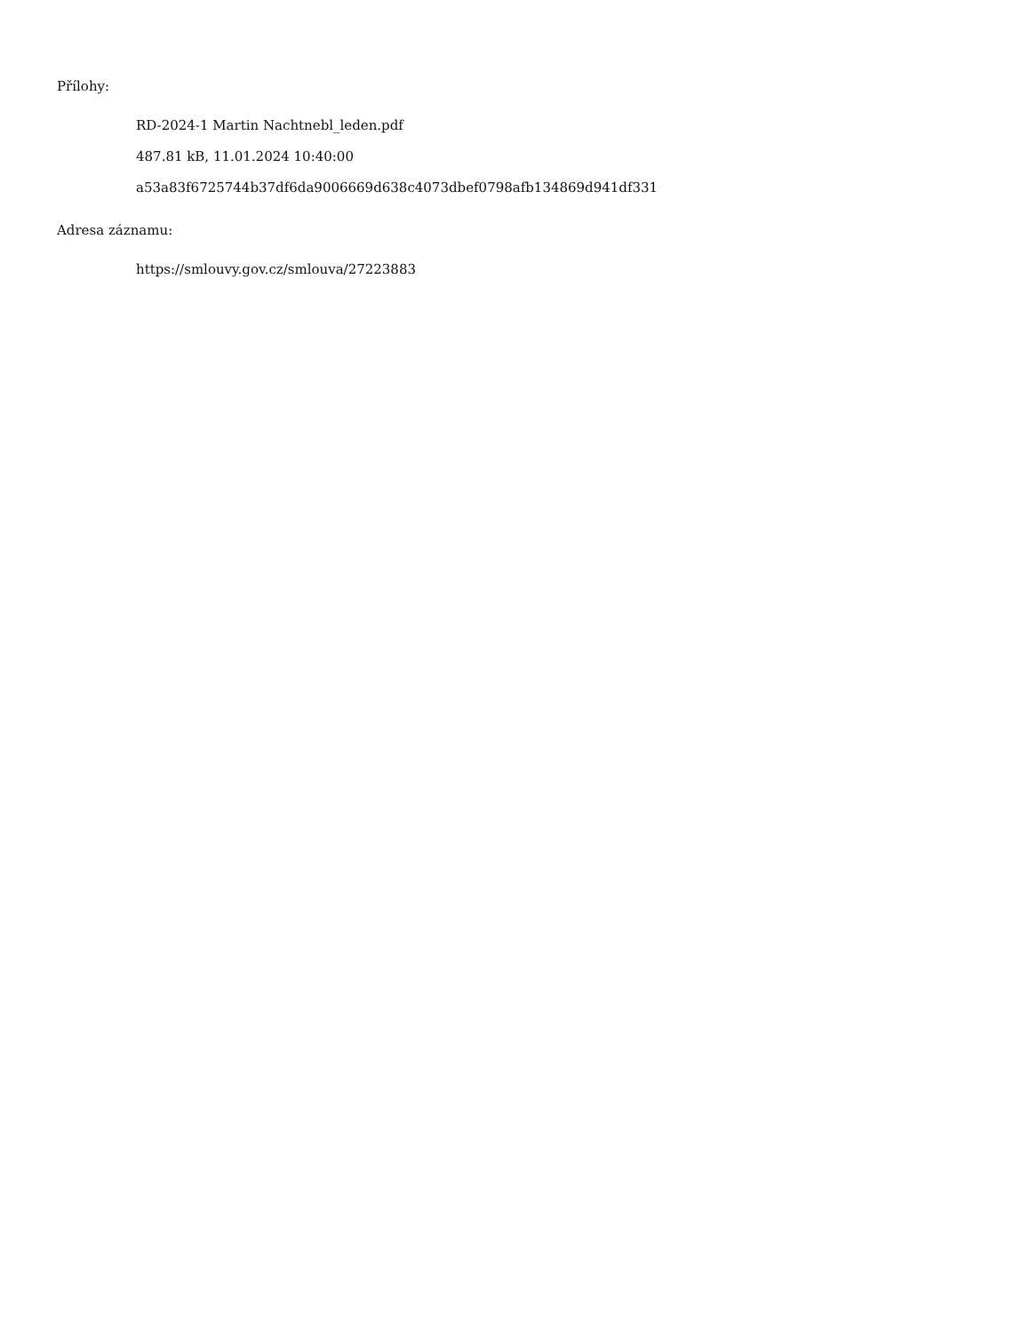Přílohy:
RD-2024-1 Martin Nachtnebl_leden.pdf
487.81 kB, 11.01.2024 10:40:00
a53a83f6725744b37df6da9006669d638c4073dbef0798afb134869d941df331
Adresa záznamu:
https://smlouvy.gov.cz/smlouva/27223883